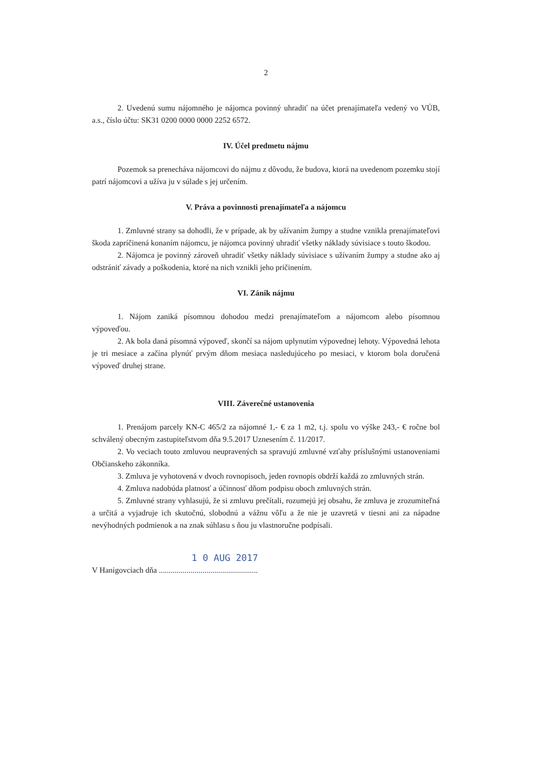2
2. Uvedenú sumu nájomného je nájomca povinný uhradiť na účet prenajímateľa vedený vo VÚB, a.s., číslo účtu: SK31 0200 0000 0000 2252 6572.
IV. Účel predmetu nájmu
Pozemok sa prenecháva nájomcovi do nájmu z dôvodu, že budova, ktorá na uvedenom pozemku stojí patrí nájomcovi a užíva ju v súlade s jej určením.
V. Práva a povinnosti prenajímateľa a nájomcu
1. Zmluvné strany sa dohodli, že v prípade, ak by užívaním žumpy a studne vznikla prenajímateľovi škoda zapríčinená konaním nájomcu, je nájomca povinný uhradiť všetky náklady súvisiace s touto škodou.
2. Nájomca je povinný zároveň uhradiť všetky náklady súvisiace s užívaním žumpy a studne ako aj odstrániť závady a poškodenia, ktoré na nich vznikli jeho pričinením.
VI. Zánik nájmu
1. Nájom zaniká písomnou dohodou medzi prenajímateľom a nájomcom alebo písomnou výpoveďou.
2. Ak bola daná písomná výpoveď, skončí sa nájom uplynutím výpovednej lehoty. Výpovedná lehota je tri mesiace a začína plynúť prvým dňom mesiaca nasledujúceho po mesiaci, v ktorom bola doručená výpoveď druhej strane.
VIII. Záverečné ustanovenia
1. Prenájom parcely KN-C 465/2 za nájomné 1,- € za 1 m2, t.j. spolu vo výške 243,- € ročne bol schválený obecným zastupiteľstvom dňa 9.5.2017 Uznesením č. 11/2017.
2. Vo veciach touto zmluvou neupravených sa spravujú zmluvné vzťahy príslušnými ustanoveniami Občianskeho zákonníka.
3. Zmluva je vyhotovená v dvoch rovnopisoch, jeden rovnopis obdrží každá zo zmluvných strán.
4. Zmluva nadobúda platnosť a účinnosť dňom podpisu oboch zmluvných strán.
5. Zmluvné strany vyhlasujú, že si zmluvu prečítali, rozumejú jej obsahu, že zmluva je zrozumiteľná a určitá a vyjadruje ich skutočnú, slobodnú a vážnu vôľu a že nie je uzavretá v tiesni ani za nápadne nevýhodných podmienok a na znak súhlasu s ňou ju vlastnoručne podpísali.
1 0 AUG 2017
V Hanigovciach dňa ..................................................